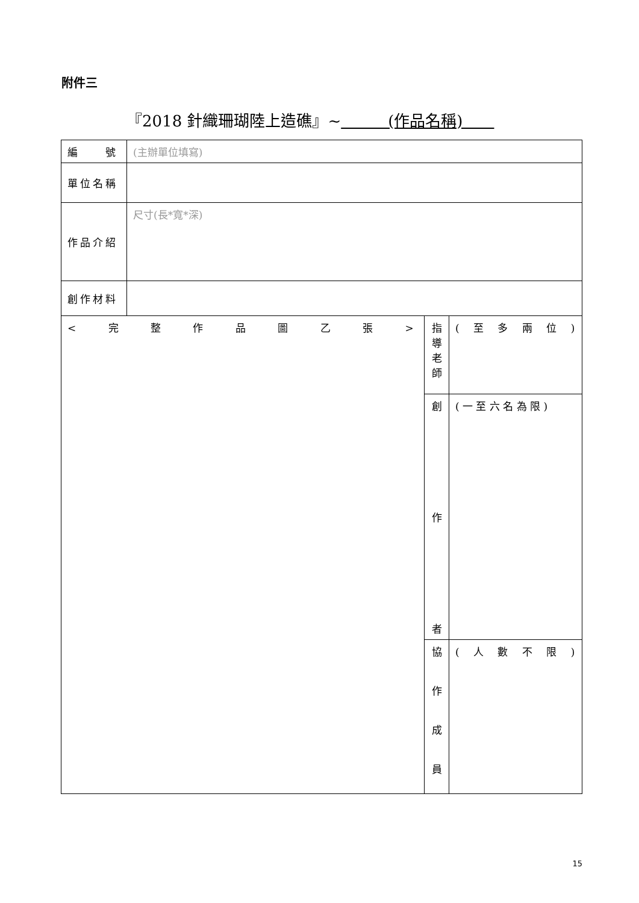附件三
『2018 針織珊瑚陸上造礁』~　　　(作品名稱)　　
| 編 號 | (主辦單位填寫) | | |
| 單位名稱 | | | |
| 作品介紹 | 尺寸(長*寬*深) | | |
| 創作材料 | | | |
| < 完 整 作 品 圖 乙 張 > | | 指 導 老 師 | ( 至 多 兩 位 ) |
| | | 創 作 者 | ( 一 至 六 名 為 限 ) |
| | | 協 作 成 員 | ( 人 數 不 限 ) |
15